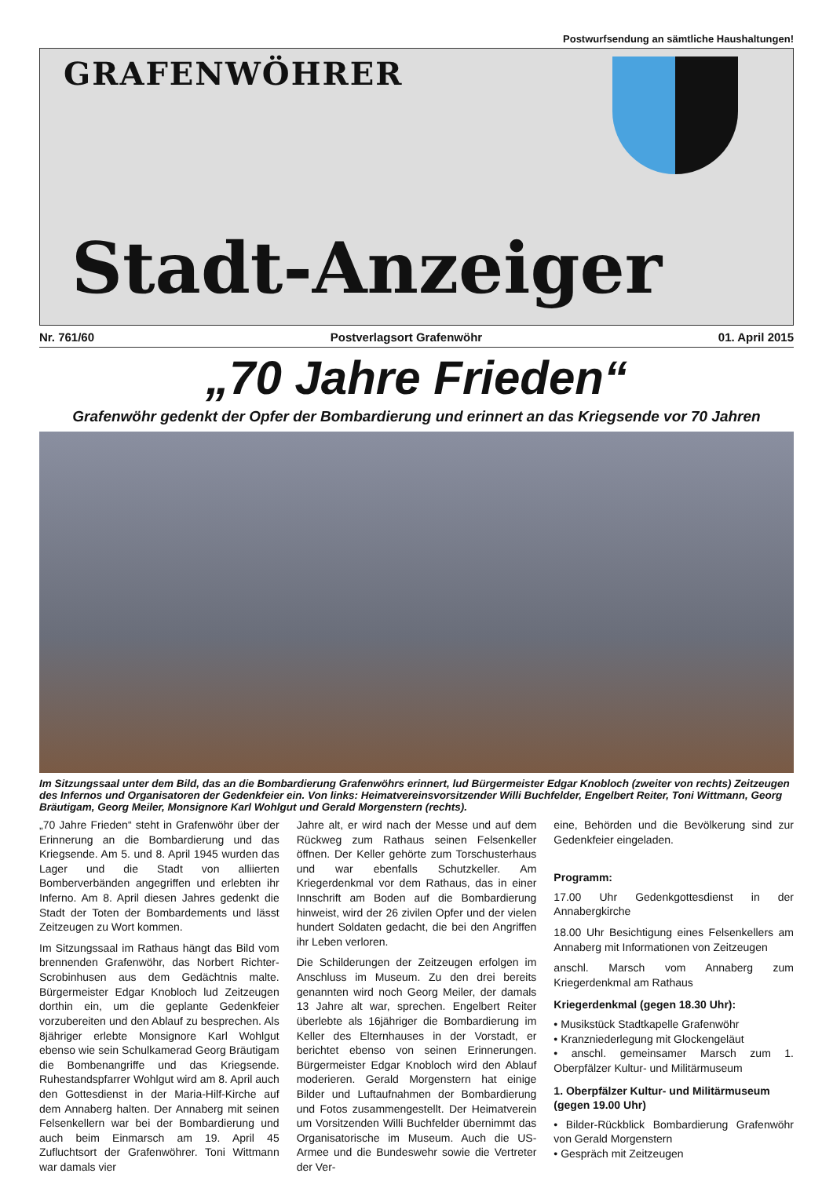Postwurfsendung an sämtliche Haushaltungen!
GRAFENWÖHRER
Stadt-Anzeiger
Nr. 761/60 Postverlagsort Grafenwöhr 01. April 2015
„70 Jahre Frieden“
Grafenwöhr gedenkt der Opfer der Bombardierung und erinnert an das Kriegsende vor 70 Jahren
Im Sitzungssaal unter dem Bild, das an die Bombardierung Grafenwöhrs erinnert, lud Bürgermeister Edgar Knobloch (zweiter von rechts) Zeitzeugen des Infernos und Organisatoren der Gedenkfeier ein. Von links: Heimatvereinsvorsitzender Willi Buchfelder, Engelbert Reiter, Toni Wittmann, Georg Bräutigam, Georg Meiler, Monsignore Karl Wohlgut und Gerald Morgenstern (rechts).
„70 Jahre Frieden“ steht in Grafenwöhr über der Erinnerung an die Bombardierung und das Kriegsende. Am 5. und 8. April 1945 wurden das Lager und die Stadt von alliierten Bomberverbänden angegriffen und erlebten ihr Inferno. Am 8. April diesen Jahres gedenkt die Stadt der Toten der Bombardements und lässt Zeitzeugen zu Wort kommen.
Im Sitzungssaal im Rathaus hängt das Bild vom brennenden Grafenwöhr, das Norbert Richter-Scrobinhusen aus dem Gedächtnis malte. Bürgermeister Edgar Knobloch lud Zeitzeugen dorthin ein, um die geplante Gedenkfeier vorzubereiten und den Ablauf zu besprechen. Als 8jähriger erlebte Monsignore Karl Wohlgut ebenso wie sein Schulkamerad Georg Bräutigam die Bombenangriffe und das Kriegsende. Ruhestandspfarrer Wohlgut wird am 8. April auch den Gottesdienst in der Maria-Hilf-Kirche auf dem Annaberg halten. Der Annaberg mit seinen Felsenkellern war bei der Bombardierung und auch beim Einmarsch am 19. April 45 Zufluchtsort der Grafenwöhrer. Toni Wittmann war damals vier
Jahre alt, er wird nach der Messe und auf dem Rückweg zum Rathaus seinen Felsenkeller öffnen. Der Keller gehörte zum Torschusterhaus und war ebenfalls Schutzkeller. Am Kriegerdenkmal vor dem Rathaus, das in einer Innschrift am Boden auf die Bombardierung hinweist, wird der 26 zivilen Opfer und der vielen hundert Soldaten gedacht, die bei den Angriffen ihr Leben verloren.
Die Schilderungen der Zeitzeugen erfolgen im Anschluss im Museum. Zu den drei bereits genannten wird noch Georg Meiler, der damals 13 Jahre alt war, sprechen. Engelbert Reiter überlebte als 16jähriger die Bombardierung im Keller des Elternhauses in der Vorstadt, er berichtet ebenso von seinen Erinnerungen. Bürgermeister Edgar Knobloch wird den Ablauf moderieren. Gerald Morgenstern hat einige Bilder und Luftaufnahmen der Bombardierung und Fotos zusammengestellt. Der Heimatverein um Vorsitzenden Willi Buchfelder übernimmt das Organisatorische im Museum. Auch die US-Armee und die Bundeswehr sowie die Vertreter der Ver-
eine, Behörden und die Bevölkerung sind zur Gedenkfeier eingeladen.
Programm:
17.00 Uhr Gedenkgottesdienst in der Annabergkirche
18.00 Uhr Besichtigung eines Felsenkellers am Annaberg mit Informationen von Zeitzeugen
anschl. Marsch vom Annaberg zum Kriegerdenkmal am Rathaus
Kriegerdenkmal (gegen 18.30 Uhr):
• Musikstück Stadtkapelle Grafenwöhr
• Kranzniederlegung mit Glockengeläut
• anschl. gemeinsamer Marsch zum 1. Oberpfälzer Kultur- und Militärmuseum
1. Oberpfälzer Kultur- und Militärmuseum (gegen 19.00 Uhr)
• Bilder-Rückblick Bombardierung Grafenwöhr von Gerald Morgenstern
• Gespräch mit Zeitzeugen